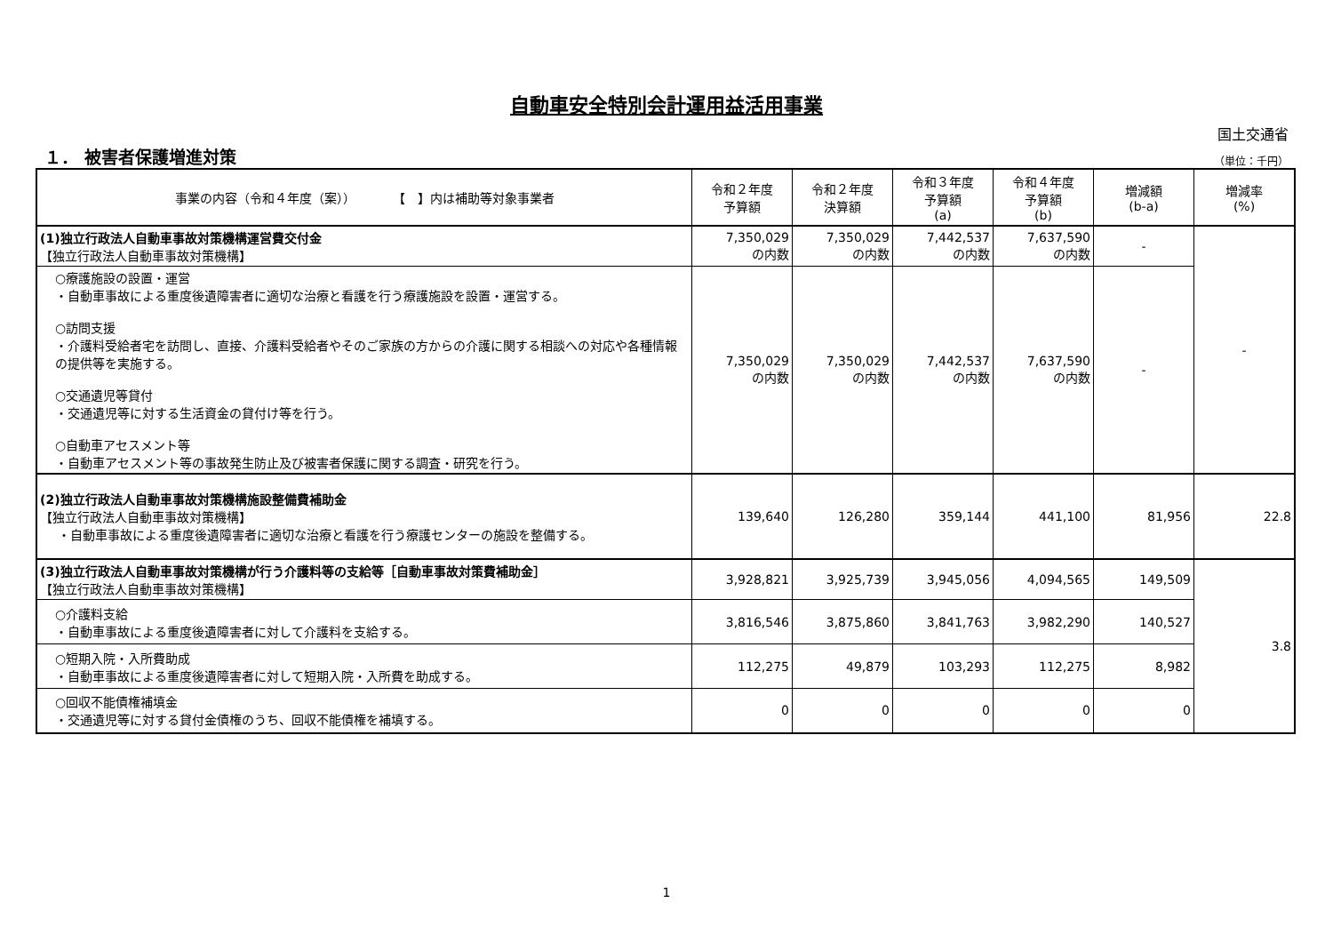自動車安全特別会計運用益活用事業
国土交通省
１． 被害者保護増進対策
（単位：千円）
| 事業の内容（令和４年度（案）） 【 】内は補助等対象事業者 | 令和２年度 予算額 | 令和２年度 決算額 | 令和３年度 予算額 (a) | 令和４年度 予算額 (b) | 増減額 (b-a) | 増減率 (%) |
| --- | --- | --- | --- | --- | --- | --- |
| (1)独立行政法人自動車事故対策機構運営費交付金 【独立行政法人自動車事故対策機構】 | 7,350,029 の内数 | 7,350,029 の内数 | 7,442,537 の内数 | 7,637,590 の内数 | - | - |
| ○療護施設の設置・運営 ・自動車事故による重度後遺障害者に適切な治療と看護を行う療護施設を設置・運営する。 ○訪問支援 ・介護料受給者宅を訪問し、直接、介護料受給者やそのご家族の方からの介護に関する相談への対応や各種情報の提供等を実施する。 ○交通遺児等貸付 ・交通遺児等に対する生活資金の貸付け等を行う。 ○自動車アセスメント等 ・自動車アセスメント等の事故発生防止及び被害者保護に関する調査・研究を行う。 | 7,350,029 の内数 | 7,350,029 の内数 | 7,442,537 の内数 | 7,637,590 の内数 | - | |
| (2)独立行政法人自動車事故対策機構施設整備費補助金 【独立行政法人自動車事故対策機構】 ・自動車事故による重度後遺障害者に適切な治療と看護を行う療護センターの施設を整備する。 | 139,640 | 126,280 | 359,144 | 441,100 | 81,956 | 22.8 |
| (3)独立行政法人自動車事故対策機構が行う介護料等の支給等［自動車事故対策費補助金］ 【独立行政法人自動車事故対策機構】 | 3,928,821 | 3,925,739 | 3,945,056 | 4,094,565 | 149,509 | 3.8 |
| ○介護料支給 ・自動車事故による重度後遺障害者に対して介護料を支給する。 | 3,816,546 | 3,875,860 | 3,841,763 | 3,982,290 | 140,527 | |
| ○短期入院・入所費助成 ・自動車事故による重度後遺障害者に対して短期入院・入所費を助成する。 | 112,275 | 49,879 | 103,293 | 112,275 | 8,982 | |
| ○回収不能債権補填金 ・交通遺児等に対する貸付金債権のうち、回収不能債権を補填する。 | 0 | 0 | 0 | 0 | 0 | |
1